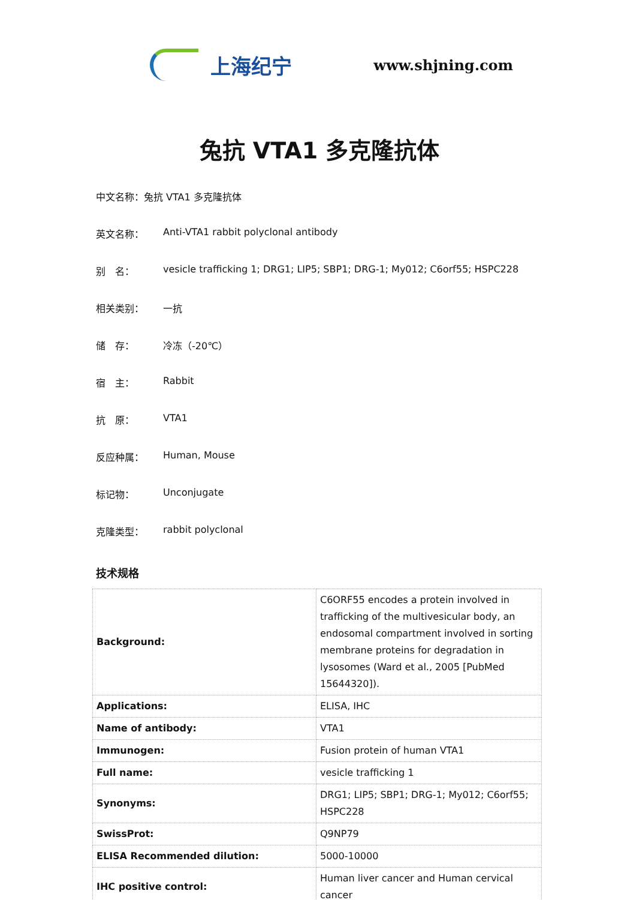上海纪宁
www.shjning.com
兔抗 VTA1 多克隆抗体
中文名称：兔抗 VTA1 多克隆抗体
英文名称： Anti-VTA1 rabbit polyclonal antibody
别　名： vesicle trafficking 1; DRG1; LIP5; SBP1; DRG-1; My012; C6orf55; HSPC228
相关类别： 一抗
储　存： 冷冻（-20℃）
宿　主： Rabbit
抗　原： VTA1
反应种属： Human, Mouse
标记物： Unconjugate
克隆类型： rabbit polyclonal
技术规格
| Background: | C6ORF55 encodes a protein involved in trafficking of the multivesicular body, an endosomal compartment involved in sorting membrane proteins for degradation in lysosomes (Ward et al., 2005 [PubMed 15644320]). |
| Applications: | ELISA, IHC |
| Name of antibody: | VTA1 |
| Immunogen: | Fusion protein of human VTA1 |
| Full name: | vesicle trafficking 1 |
| Synonyms: | DRG1; LIP5; SBP1; DRG-1; My012; C6orf55; HSPC228 |
| SwissProt: | Q9NP79 |
| ELISA Recommended dilution: | 5000-10000 |
| IHC positive control: | Human liver cancer and Human cervical cancer |